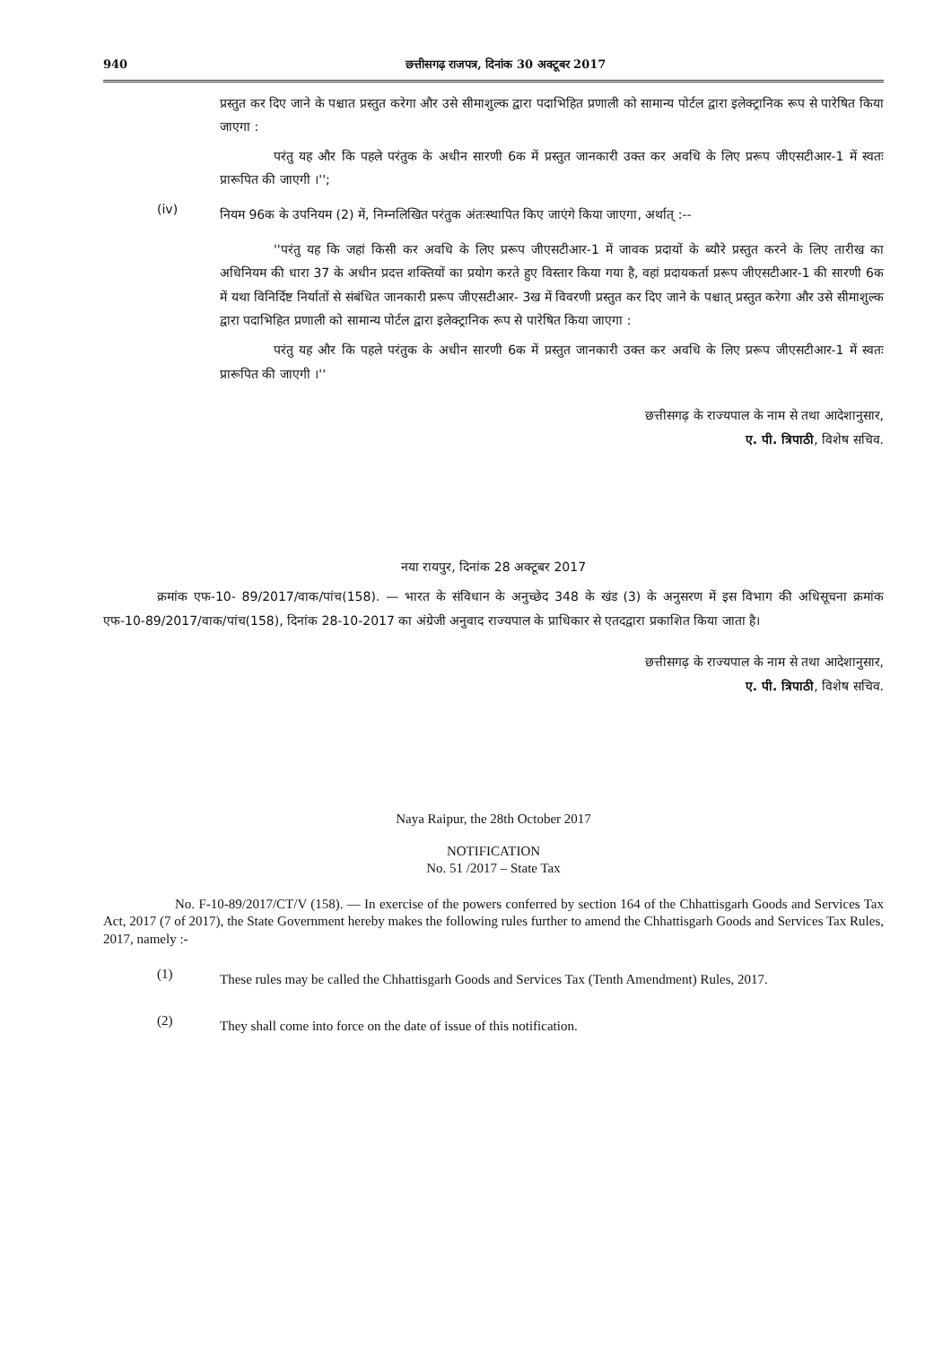940 छत्तीसगढ़ राजपत्र, दिनांक 30 अक्टूबर 2017
प्रस्तुत कर दिए जाने के पश्चात प्रस्तुत करेगा और उसे सीमाशुल्क द्वारा पदाभिहित प्रणाली को सामान्य पोर्टल द्वारा इलेक्ट्रानिक रूप से पारेषित किया जाएगा :
परंतु यह और कि पहले परंतुक के अधीन सारणी 6क में प्रस्तुत जानकारी उक्त कर अवधि के लिए प्ररूप जीएसटीआर-1 में स्वतः प्रारूपित की जाएगी ।'';
(iv)
नियम 96क के उपनियम (2) में, निम्नलिखित परंतुक अंतःस्थापित किए जाएंगे किया जाएगा, अर्थात् :--
''परंतु यह कि जहां किसी कर अवधि के लिए प्ररूप जीएसटीआर-1 में जावक प्रदायों के ब्यौरे प्रस्तुत करने के लिए तारीख का अधिनियम की धारा 37 के अधीन प्रदत्त शक्तियों का प्रयोग करते हुए विस्तार किया गया है, वहां प्रदायकर्ता प्ररूप जीएसटीआर-1 की सारणी 6क में यथा विनिर्दिष्ट निर्यातों से संबंधित जानकारी प्ररूप जीएसटीआर- 3ख में विवरणी प्रस्तुत कर दिए जाने के पश्चात् प्रस्तुत करेगा और उसे सीमाशुल्क द्वारा पदाभिहित प्रणाली को सामान्य पोर्टल द्वारा इलेक्ट्रानिक रूप से पारेषित किया जाएगा :
परंतु यह और कि पहले परंतुक के अधीन सारणी 6क में प्रस्तुत जानकारी उक्त कर अवधि के लिए प्ररूप जीएसटीआर-1 में स्वतः प्रारूपित की जाएगी ।''
छत्तीसगढ़ के राज्यपाल के नाम से तथा आदेशानुसार,
ए. पी. त्रिपाठी, विशेष सचिव.
नया रायपुर, दिनांक 28 अक्टूबर 2017
क्रमांक एफ-10- 89/2017/वाक/पांच(158). — भारत के संविधान के अनुच्छेद 348 के खंड (3) के अनुसरण में इस विभाग की अधिसूचना क्रमांक एफ-10-89/2017/वाक/पांच(158), दिनांक 28-10-2017 का अंग्रेजी अनुवाद राज्यपाल के प्राधिकार से एतदद्वारा प्रकाशित किया जाता है।
छत्तीसगढ़ के राज्यपाल के नाम से तथा आदेशानुसार,
ए. पी. त्रिपाठी, विशेष सचिव.
Naya Raipur, the 28th October 2017
NOTIFICATION
No. 51 /2017 – State Tax
No. F-10-89/2017/CT/V (158). — In exercise of the powers conferred by section 164 of the Chhattisgarh Goods and Services Tax Act, 2017 (7 of 2017), the State Government hereby makes the following rules further to amend the Chhattisgarh Goods and Services Tax Rules, 2017, namely :-
(1)
These rules may be called the Chhattisgarh Goods and Services Tax (Tenth Amendment) Rules, 2017.
(2)
They shall come into force on the date of issue of this notification.